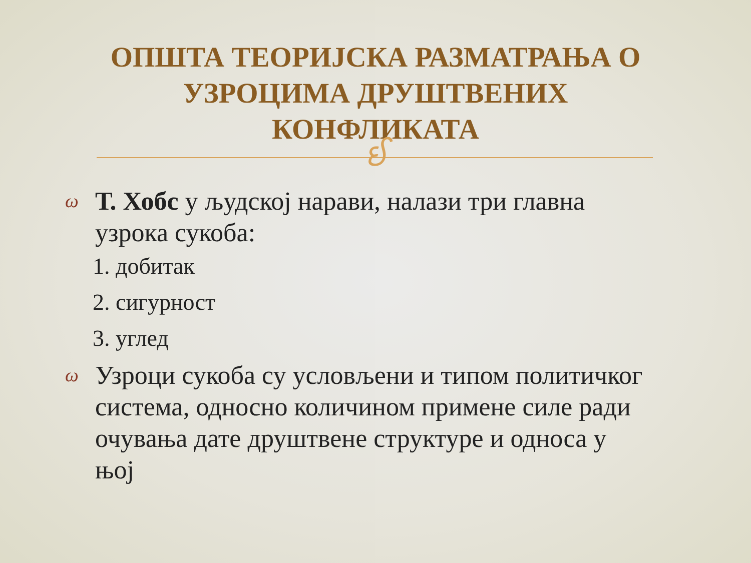ОПШТА ТЕОРИЈСКА РАЗМАТРАЊА О УЗРОЦИМА ДРУШТВЕНИХ КОНФЛИКАТА
ઈ
ω Т. Хобс у људској нарави, налази три главна узрока сукоба:
1. добитак
2. сигурност
3. углед
ω Узроци сукоба су условљени и типом политичког система, односно количином примене силе ради очувања дате друштвене структуре и односа у њој